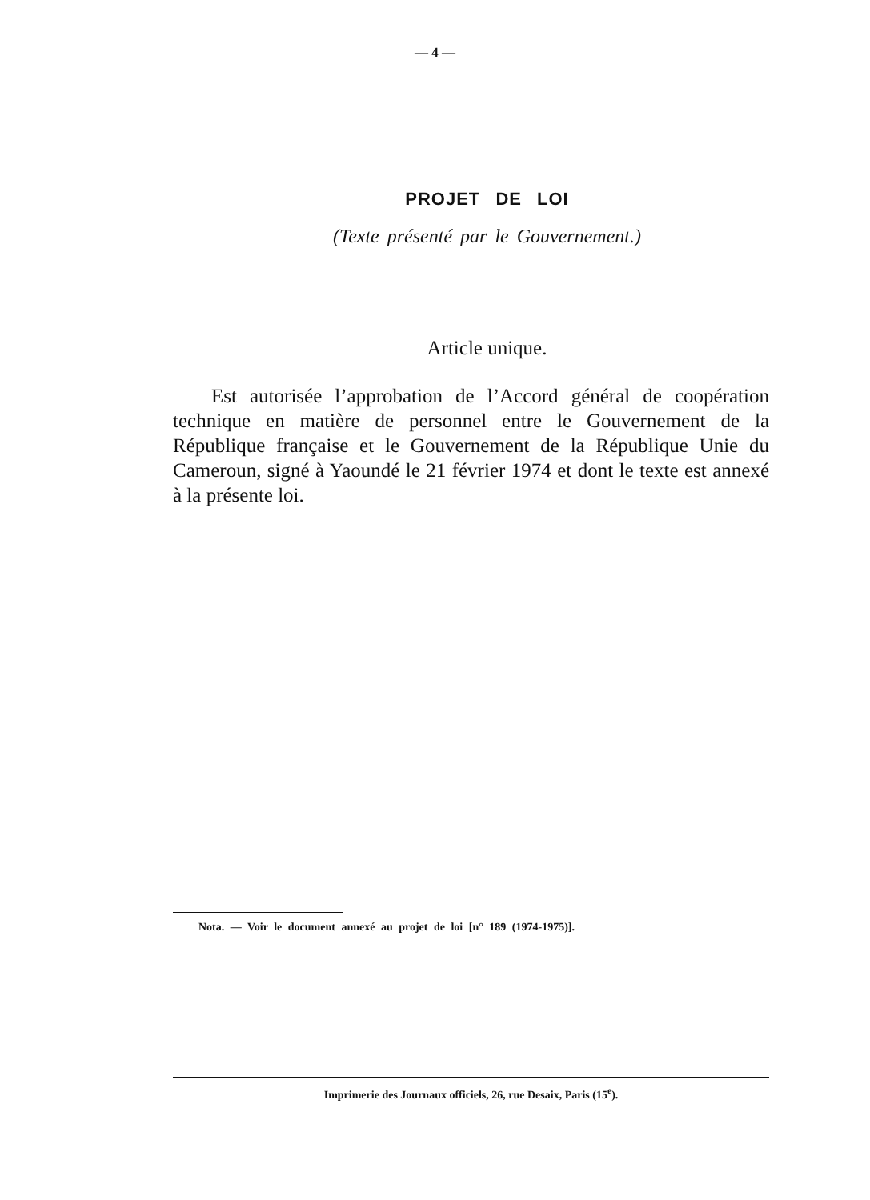— 4 —
PROJET DE LOI
(Texte présenté par le Gouvernement.)
Article unique.
Est autorisée l’approbation de l’Accord général de coopération technique en matière de personnel entre le Gouvernement de la République française et le Gouvernement de la République Unie du Cameroun, signé à Yaoundé le 21 février 1974 et dont le texte est annexé à la présente loi.
Nota. — Voir le document annexé au projet de loi [n° 189 (1974-1975)].
Imprimerie des Journaux officiels, 26, rue Desaix, Paris (15<sup>e</sup>).